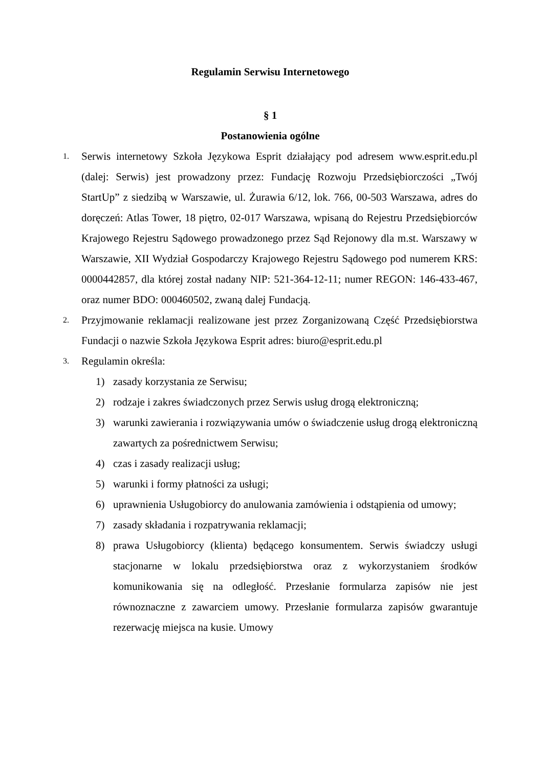Regulamin Serwisu Internetowego
§ 1
Postanowienia ogólne
1. Serwis internetowy Szkoła Językowa Esprit działający pod adresem www.esprit.edu.pl (dalej: Serwis) jest prowadzony przez: Fundację Rozwoju Przedsiębiorczości „Twój StartUp” z siedzibą w Warszawie, ul. Żurawia 6/12, lok. 766, 00-503 Warszawa, adres do doręczeń: Atlas Tower, 18 piętro, 02-017 Warszawa, wpisaną do Rejestru Przedsiębiorców Krajowego Rejestru Sądowego prowadzonego przez Sąd Rejonowy dla m.st. Warszawy w Warszawie, XII Wydział Gospodarczy Krajowego Rejestru Sądowego pod numerem KRS: 0000442857, dla której został nadany NIP: 521-364-12-11; numer REGON: 146-433-467, oraz numer BDO: 000460502, zwaną dalej Fundacją.
2. Przyjmowanie reklamacji realizowane jest przez Zorganizowaną Część Przedsiębiorstwa Fundacji o nazwie Szkoła Językowa Esprit adres: biuro@esprit.edu.pl
3. Regulamin określa:
1) zasady korzystania ze Serwisu;
2) rodzaje i zakres świadczonych przez Serwis usług drogą elektroniczną;
3) warunki zawierania i rozwiązywania umów o świadczenie usług drogą elektroniczną zawartych za pośrednictwem Serwisu;
4) czas i zasady realizacji usług;
5) warunki i formy płatności za usługi;
6) uprawnienia Usługobiorcy do anulowania zamówienia i odstąpienia od umowy;
7) zasady składania i rozpatrywania reklamacji;
8) prawa Usługobiorcy (klienta) będącego konsumentem. Serwis świadczy usługi stacjonarne w lokalu przedsiębiorstwa oraz z wykorzystaniem środków komunikowania się na odległość. Przesłanie formularza zapisów nie jest równoznaczne z zawarciem umowy. Przesłanie formularza zapisów gwarantuje rezerwację miejsca na kusie. Umowy